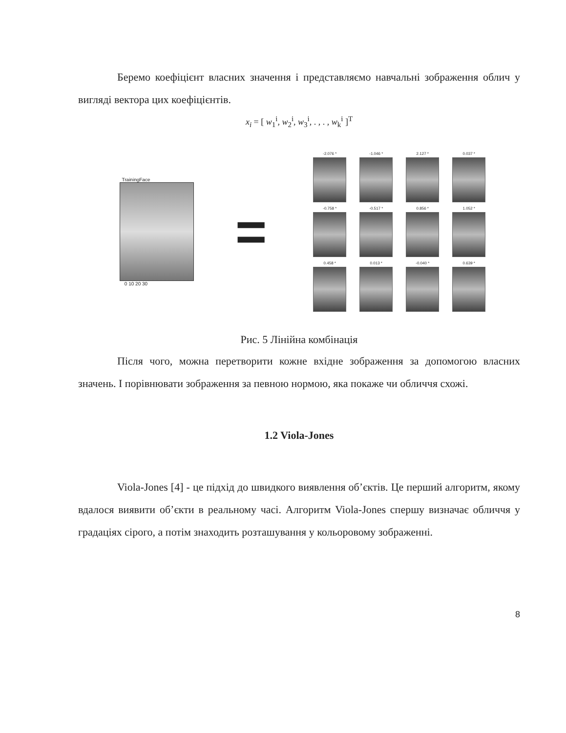Беремо коефіцієнт власних значення і представляємо навчальні зображення облич у вигляді вектора цих коефіцієнтів.
x<sub>i</sub> = [ w<sub>1</sub><sup>i</sup>, w<sub>2</sub><sup>i</sup>, w<sub>3</sub><sup>i</sup>, . , . , w<sub>k</sub><sup>i</sup> ]<sup>T</sup>
TrainingFace
0 10 20 30
=
-2.076 *
-1.046 *
2.127 *
0.037 *
-0.758 *
-0.517 *
0.856 *
1.052 *
0.458 *
0.013 *
-0.040 *
0.639 *
Рис. 5 Лінійна комбінація
Після чого, можна перетворити кожне вхідне зображення за допомогою власних значень. І порівнювати зображення за певною нормою, яка покаже чи обличчя схожі.
1.2 Viola-Jones
Viola-Jones [4] - це підхід до швидкого виявлення об’єктів. Це перший алгоритм, якому вдалося виявити об’єкти в реальному часі. Алгоритм Viola-Jones спершу визначає обличчя у градаціях сірого, а потім знаходить розташування у кольоровому зображенні.
8